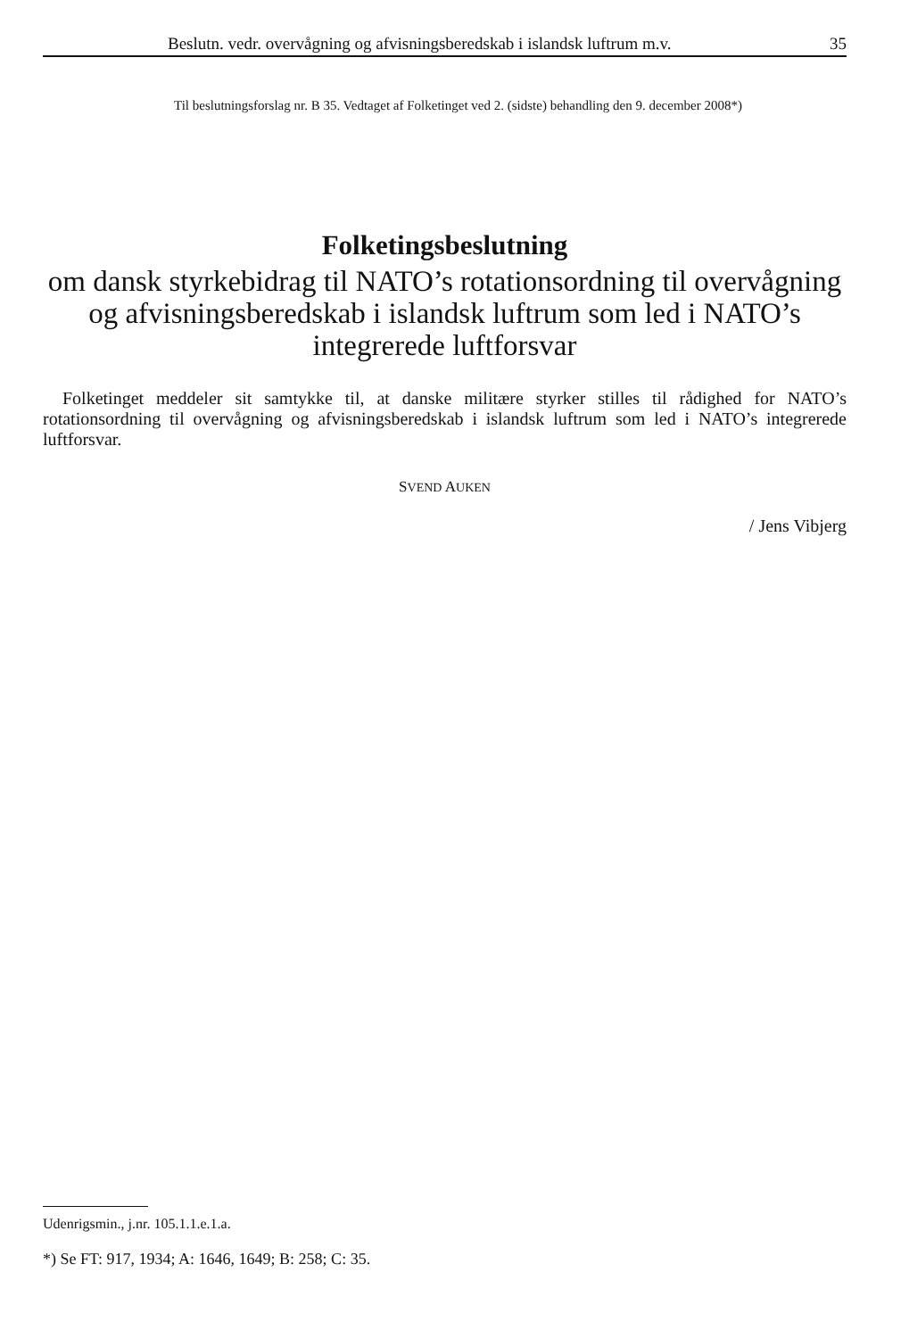Beslutn. vedr. overvågning og afvisningsberedskab i islandsk luftrum m.v. 35
Til beslutningsforslag nr. B 35. Vedtaget af Folketinget ved 2. (sidste) behandling den 9. december 2008*)
Folketingsbeslutning
om dansk styrkebidrag til NATO’s rotationsordning til overvågning og afvisningsberedskab i islandsk luftrum som led i NATO’s integrerede luftforsvar
Folketinget meddeler sit samtykke til, at danske militære styrker stilles til rådighed for NATO’s rotationsordning til overvågning og afvisningsberedskab i islandsk luftrum som led i NATO’s integrerede luftforsvar.
SVEND AUKEN
/ Jens Vibjerg
Udenrigsmin., j.nr. 105.1.1.e.1.a.
*) Se FT: 917, 1934; A: 1646, 1649; B: 258; C: 35.